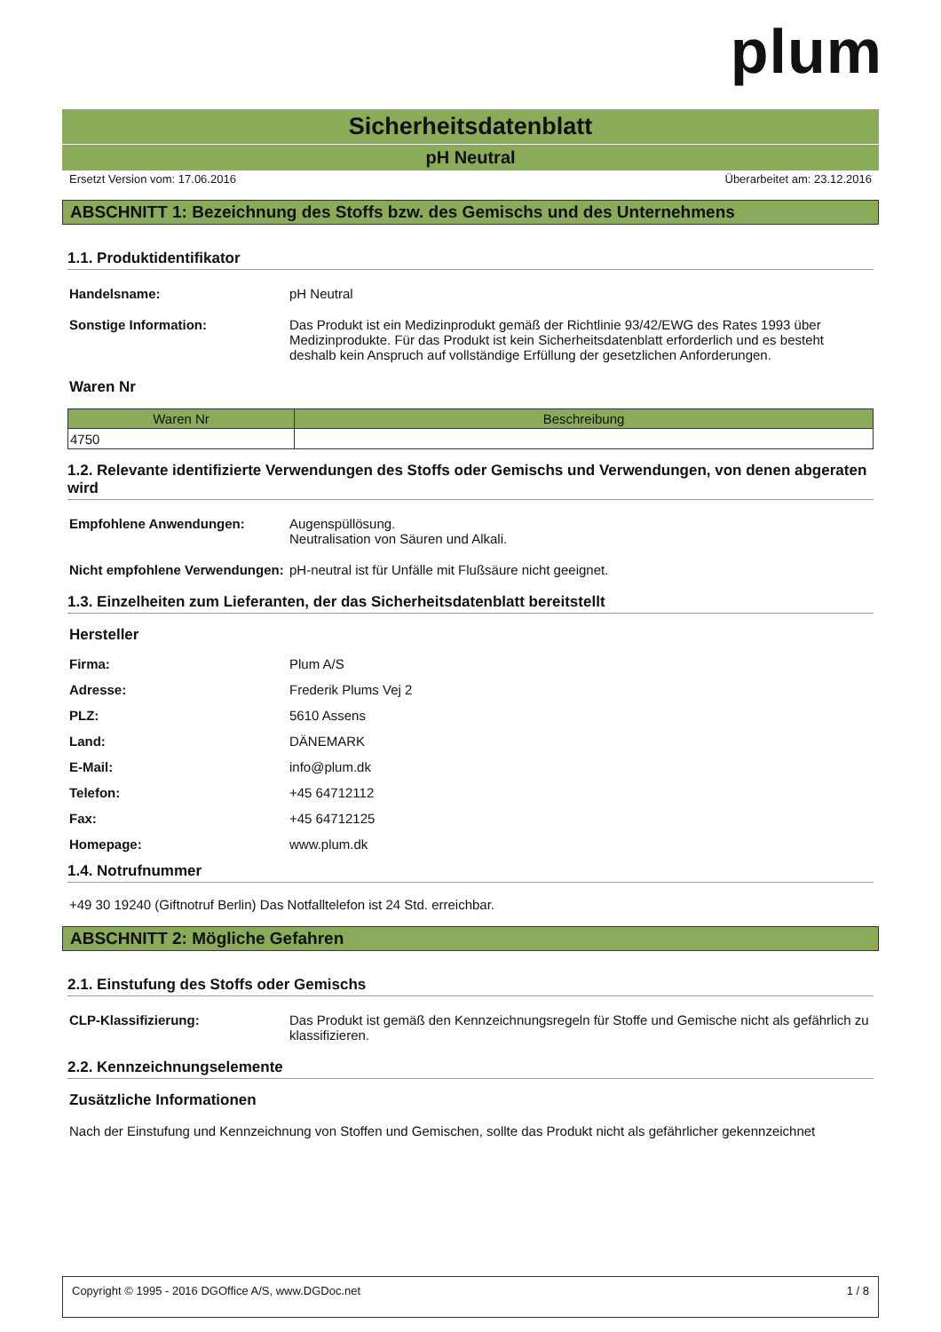plum
Sicherheitsdatenblatt
pH Neutral
Ersetzt Version vom: 17.06.2016 Überarbeitet am: 23.12.2016
ABSCHNITT 1: Bezeichnung des Stoffs bzw. des Gemischs und des Unternehmens
1.1. Produktidentifikator
Handelsname: pH Neutral
Sonstige Information: Das Produkt ist ein Medizinprodukt gemäß der Richtlinie 93/42/EWG des Rates 1993 über Medizinprodukte. Für das Produkt ist kein Sicherheitsdatenblatt erforderlich und es besteht deshalb kein Anspruch auf vollständige Erfüllung der gesetzlichen Anforderungen.
Waren Nr
| Waren Nr | Beschreibung |
| --- | --- |
| 4750 | |
1.2. Relevante identifizierte Verwendungen des Stoffs oder Gemischs und Verwendungen, von denen abgeraten wird
Empfohlene Anwendungen: Augenspüllösung.
Neutralisation von Säuren und Alkali.
Nicht empfohlene Verwendungen:
pH-neutral ist für Unfälle mit Flußsäure nicht geeignet.
1.3. Einzelheiten zum Lieferanten, der das Sicherheitsdatenblatt bereitstellt
Hersteller
Firma: Plum A/S
Adresse: Frederik Plums Vej 2
PLZ: 5610 Assens
Land: DÄNEMARK
E-Mail: info@plum.dk
Telefon: +45 64712112
Fax: +45 64712125
Homepage: www.plum.dk
1.4. Notrufnummer
+49 30 19240 (Giftnotruf Berlin) Das Notfalltelefon ist 24 Std. erreichbar.
ABSCHNITT 2: Mögliche Gefahren
2.1. Einstufung des Stoffs oder Gemischs
CLP-Klassifizierung: Das Produkt ist gemäß den Kennzeichnungsregeln für Stoffe und Gemische nicht als gefährlich zu klassifizieren.
2.2. Kennzeichnungselemente
Zusätzliche Informationen
Nach der Einstufung und Kennzeichnung von Stoffen und Gemischen, sollte das Produkt nicht als gefährlicher gekennzeichnet
Copyright © 1995 - 2016 DGOffice A/S, www.DGDoc.net 1 / 8